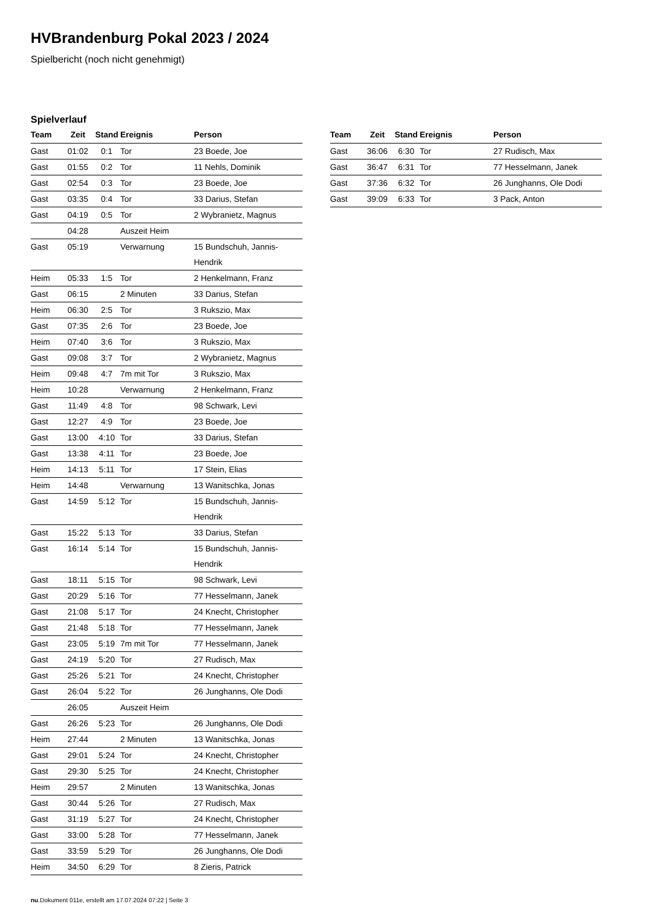HVBrandenburg Pokal 2023 / 2024
Spielbericht (noch nicht genehmigt)
Spielverlauf
| Team | Zeit | Stand | Ereignis | Person |
| --- | --- | --- | --- | --- |
| Gast | 01:02 | 0:1 | Tor | 23 Boede, Joe |
| Gast | 01:55 | 0:2 | Tor | 11 Nehls, Dominik |
| Gast | 02:54 | 0:3 | Tor | 23 Boede, Joe |
| Gast | 03:35 | 0:4 | Tor | 33 Darius, Stefan |
| Gast | 04:19 | 0:5 | Tor | 2 Wybranietz, Magnus |
| | 04:28 | | Auszeit Heim | |
| Gast | 05:19 | | Verwarnung | 15 Bundschuh, Jannis- Hendrik |
| Heim | 05:33 | 1:5 | Tor | 2 Henkelmann, Franz |
| Gast | 06:15 | | 2 Minuten | 33 Darius, Stefan |
| Heim | 06:30 | 2:5 | Tor | 3 Rukszio, Max |
| Gast | 07:35 | 2:6 | Tor | 23 Boede, Joe |
| Heim | 07:40 | 3:6 | Tor | 3 Rukszio, Max |
| Gast | 09:08 | 3:7 | Tor | 2 Wybranietz, Magnus |
| Heim | 09:48 | 4:7 | 7m mit Tor | 3 Rukszio, Max |
| Heim | 10:28 | | Verwarnung | 2 Henkelmann, Franz |
| Gast | 11:49 | 4:8 | Tor | 98 Schwark, Levi |
| Gast | 12:27 | 4:9 | Tor | 23 Boede, Joe |
| Gast | 13:00 | 4:10 | Tor | 33 Darius, Stefan |
| Gast | 13:38 | 4:11 | Tor | 23 Boede, Joe |
| Heim | 14:13 | 5:11 | Tor | 17 Stein, Elias |
| Heim | 14:48 | | Verwarnung | 13 Wanitschka, Jonas |
| Gast | 14:59 | 5:12 | Tor | 15 Bundschuh, Jannis- Hendrik |
| Gast | 15:22 | 5:13 | Tor | 33 Darius, Stefan |
| Gast | 16:14 | 5:14 | Tor | 15 Bundschuh, Jannis- Hendrik |
| Gast | 18:11 | 5:15 | Tor | 98 Schwark, Levi |
| Gast | 20:29 | 5:16 | Tor | 77 Hesselmann, Janek |
| Gast | 21:08 | 5:17 | Tor | 24 Knecht, Christopher |
| Gast | 21:48 | 5:18 | Tor | 77 Hesselmann, Janek |
| Gast | 23:05 | 5:19 | 7m mit Tor | 77 Hesselmann, Janek |
| Gast | 24:19 | 5:20 | Tor | 27 Rudisch, Max |
| Gast | 25:26 | 5:21 | Tor | 24 Knecht, Christopher |
| Gast | 26:04 | 5:22 | Tor | 26 Junghanns, Ole Dodi |
| | 26:05 | | Auszeit Heim | |
| Gast | 26:26 | 5:23 | Tor | 26 Junghanns, Ole Dodi |
| Heim | 27:44 | | 2 Minuten | 13 Wanitschka, Jonas |
| Gast | 29:01 | 5:24 | Tor | 24 Knecht, Christopher |
| Gast | 29:30 | 5:25 | Tor | 24 Knecht, Christopher |
| Heim | 29:57 | | 2 Minuten | 13 Wanitschka, Jonas |
| Gast | 30:44 | 5:26 | Tor | 27 Rudisch, Max |
| Gast | 31:19 | 5:27 | Tor | 24 Knecht, Christopher |
| Gast | 33:00 | 5:28 | Tor | 77 Hesselmann, Janek |
| Gast | 33:59 | 5:29 | Tor | 26 Junghanns, Ole Dodi |
| Heim | 34:50 | 6:29 | Tor | 8 Zieris, Patrick |
| Team | Zeit | Stand | Ereignis | Person |
| --- | --- | --- | --- | --- |
| Gast | 36:06 | 6:30 | Tor | 27 Rudisch, Max |
| Gast | 36:47 | 6:31 | Tor | 77 Hesselmann, Janek |
| Gast | 37:36 | 6:32 | Tor | 26 Junghanns, Ole Dodi |
| Gast | 39:09 | 6:33 | Tor | 3 Pack, Anton |
nu.Dokument 011e, erstellt am 17.07.2024 07:22 | Seite 3